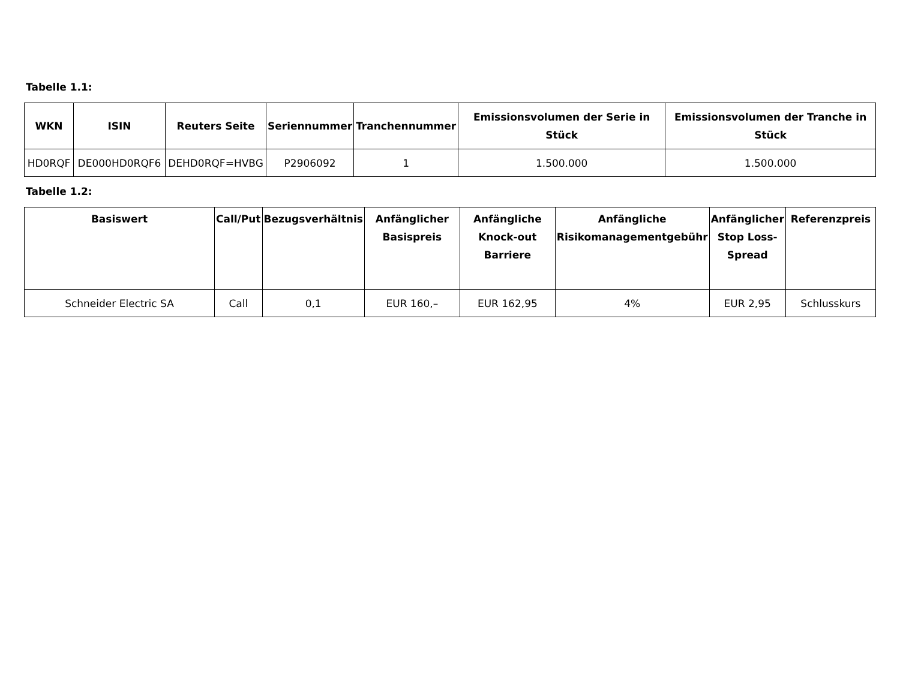Tabelle 1.1:
| WKN | ISIN | Reuters Seite | Seriennummer | Tranchennummer | Emissionsvolumen der Serie in Stück | Emissionsvolumen der Tranche in Stück |
| --- | --- | --- | --- | --- | --- | --- |
| HD0RQF | DE000HD0RQF6 | DEHD0RQF=HVBG | P2906092 | 1 | 1.500.000 | 1.500.000 |
Tabelle 1.2:
| Basiswert | Call/Put | Bezugsverhältnis | Anfänglicher Basispreis | Anfängliche Knock-out Barriere | Anfängliche Risikomanagementgebühr | Anfänglicher Stop Loss-Spread | Referenzpreis |
| --- | --- | --- | --- | --- | --- | --- | --- |
| Schneider Electric SA | Call | 0,1 | EUR 160,– | EUR 162,95 | 4% | EUR 2,95 | Schlusskurs |